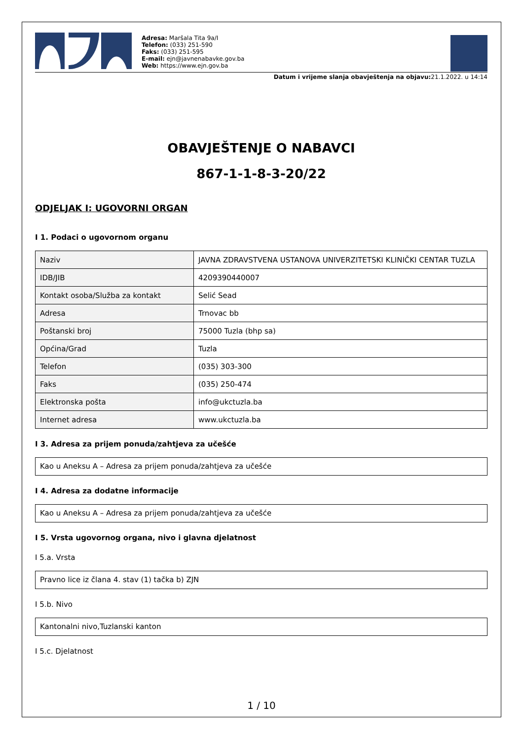Adresa: Maršala Tita 9a/I
Telefon: (033) 251-590
Faks: (033) 251-595
E-mail: ejn@javnenabavke.gov.ba
Web: https://www.ejn.gov.ba
Datum i vrijeme slanja obavještenja na objavu: 21.1.2022. u 14:14
OBAVJEŠTENJE O NABAVCI
867-1-1-8-3-20/22
ODJELJAK I: UGOVORNI ORGAN
I 1. Podaci o ugovornom organu
| Naziv | JAVNA ZDRAVSTVENA USTANOVA UNIVERZITETSKI KLINIČKI CENTAR TUZLA |
| IDB/JIB | 4209390440007 |
| Kontakt osoba/Služba za kontakt | Selić Sead |
| Adresa | Trnovac bb |
| Poštanski broj | 75000 Tuzla (bhp sa) |
| Općina/Grad | Tuzla |
| Telefon | (035) 303-300 |
| Faks | (035) 250-474 |
| Elektronska pošta | info@ukctuzla.ba |
| Internet adresa | www.ukctuzla.ba |
I 3. Adresa za prijem ponuda/zahtjeva za učešće
Kao u Aneksu A – Adresa za prijem ponuda/zahtjeva za učešće
I 4. Adresa za dodatne informacije
Kao u Aneksu A – Adresa za prijem ponuda/zahtjeva za učešće
I 5. Vrsta ugovornog organa, nivo i glavna djelatnost
I 5.a. Vrsta
Pravno lice iz člana 4. stav (1) tačka b) ZJN
I 5.b. Nivo
Kantonalni nivo,Tuzlanski kanton
I 5.c. Djelatnost
1 / 10